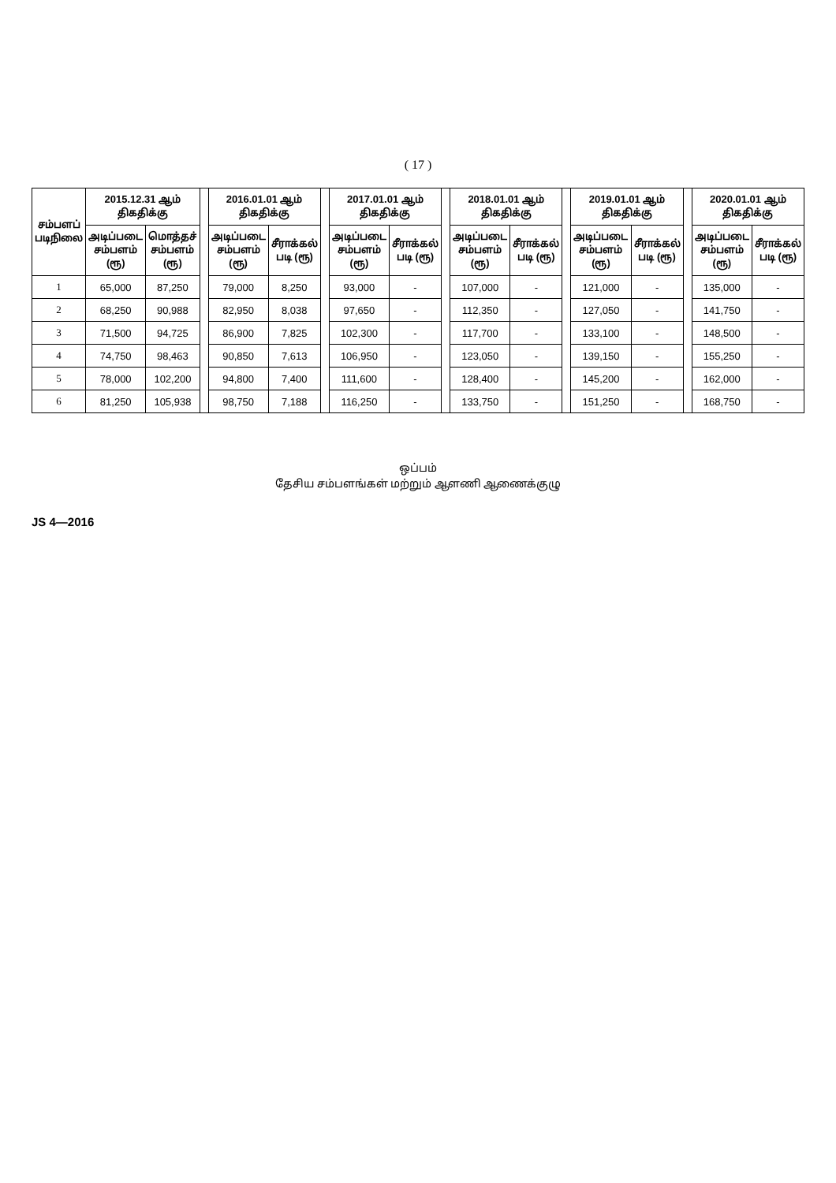( 17 )
| சம்பளப் படிநிலை | 2015.12.31 ஆம் திகதிக்கு | | | 2016.01.01 ஆம் திகதிக்கு | | | 2017.01.01 ஆம் திகதிக்கு | | | 2018.01.01 ஆம் திகதிக்கு | | | 2019.01.01 ஆம் திகதிக்கு | | | 2020.01.01 ஆம் திகதிக்கு | |
| --- | --- | --- | --- | --- | --- | --- | --- | --- | --- | --- | --- | --- | --- | --- | --- | --- | --- |
| | அடிப்படை சம்பளம் (ரூ) | மொத்தச் சம்பளம் (ரூ) | | அடிப்படை சம்பளம் (ரூ) | சீராக்கல் படி (ரூ) | | அடிப்படை சம்பளம் (ரூ) | சீராக்கல் படி (ரூ) | | அடிப்படை சம்பளம் (ரூ) | சீராக்கல் படி (ரூ) | | அடிப்படை சம்பளம் (ரூ) | சீராக்கல் படி (ரூ) | | அடிப்படை சம்பளம் (ரூ) | சீராக்கல் படி (ரூ) |
| 1 | 65,000 | 87,250 | | 79,000 | 8,250 | | 93,000 | - | | 107,000 | - | | 121,000 | - | | 135,000 | - |
| 2 | 68,250 | 90,988 | | 82,950 | 8,038 | | 97,650 | - | | 112,350 | - | | 127,050 | - | | 141,750 | - |
| 3 | 71,500 | 94,725 | | 86,900 | 7,825 | | 102,300 | - | | 117,700 | - | | 133,100 | - | | 148,500 | - |
| 4 | 74,750 | 98,463 | | 90,850 | 7,613 | | 106,950 | - | | 123,050 | - | | 139,150 | - | | 155,250 | - |
| 5 | 78,000 | 102,200 | | 94,800 | 7,400 | | 111,600 | - | | 128,400 | - | | 145,200 | - | | 162,000 | - |
| 6 | 81,250 | 105,938 | | 98,750 | 7,188 | | 116,250 | - | | 133,750 | - | | 151,250 | - | | 168,750 | - |
ஒப்பம்
தேசிய சம்பளங்கள் மற்றும் ஆளணி ஆணைக்குழு
JS 4—2016